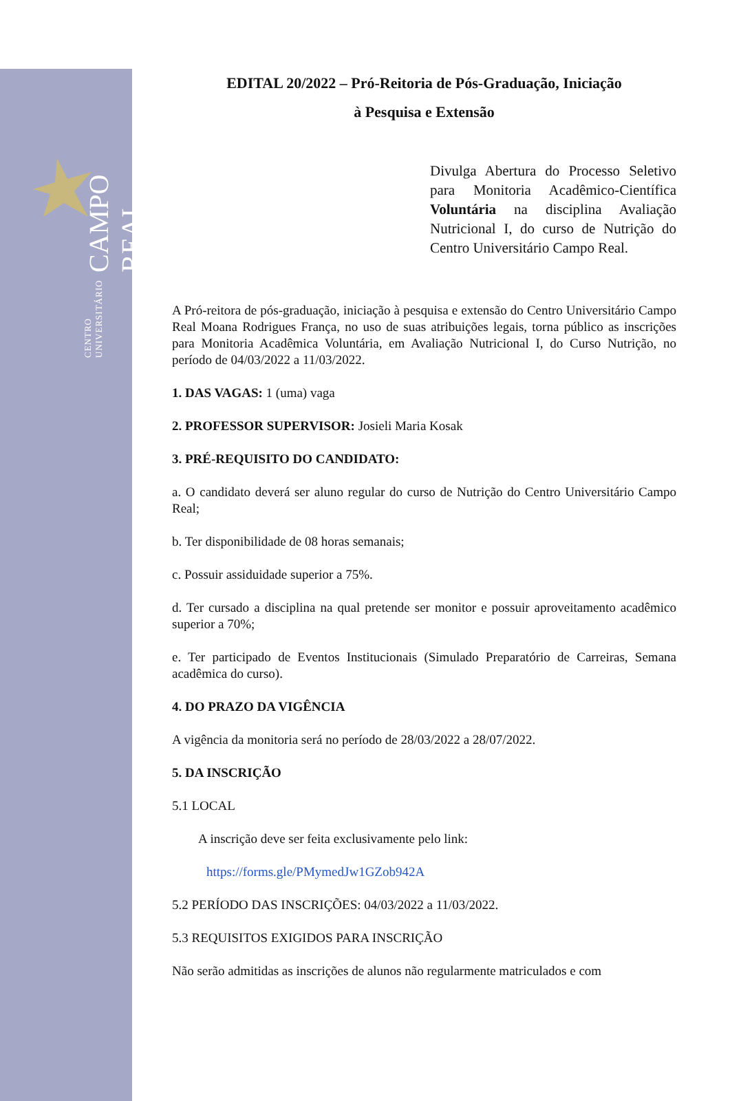CENTRO UNIVERSITÁRIO CAMPO REAL
EDITAL 20/2022 – Pró-Reitoria de Pós-Graduação, Iniciação
à Pesquisa e Extensão
Divulga Abertura do Processo Seletivo para Monitoria Acadêmico-Científica Voluntária na disciplina Avaliação Nutricional I, do curso de Nutrição do Centro Universitário Campo Real.
A Pró-reitora de pós-graduação, iniciação à pesquisa e extensão do Centro Universitário Campo Real Moana Rodrigues França, no uso de suas atribuições legais, torna público as inscrições para Monitoria Acadêmica Voluntária, em Avaliação Nutricional I, do Curso Nutrição, no período de 04/03/2022 a 11/03/2022.
1. DAS VAGAS: 1 (uma) vaga
2. PROFESSOR SUPERVISOR: Josieli Maria Kosak
3. PRÉ-REQUISITO DO CANDIDATO:
a. O candidato deverá ser aluno regular do curso de Nutrição do Centro Universitário Campo Real;
b. Ter disponibilidade de 08 horas semanais;
c. Possuir assiduidade superior a 75%.
d. Ter cursado a disciplina na qual pretende ser monitor e possuir aproveitamento acadêmico superior a 70%;
e. Ter participado de Eventos Institucionais (Simulado Preparatório de Carreiras, Semana acadêmica do curso).
4. DO PRAZO DA VIGÊNCIA
A vigência da monitoria será no período de 28/03/2022 a 28/07/2022.
5. DA INSCRIÇÃO
5.1 LOCAL
A inscrição deve ser feita exclusivamente pelo link:
https://forms.gle/PMymedJw1GZob942A
5.2 PERÍODO DAS INSCRIÇÕES: 04/03/2022 a 11/03/2022.
5.3 REQUISITOS EXIGIDOS PARA INSCRIÇÃO
Não serão admitidas as inscrições de alunos não regularmente matriculados e com